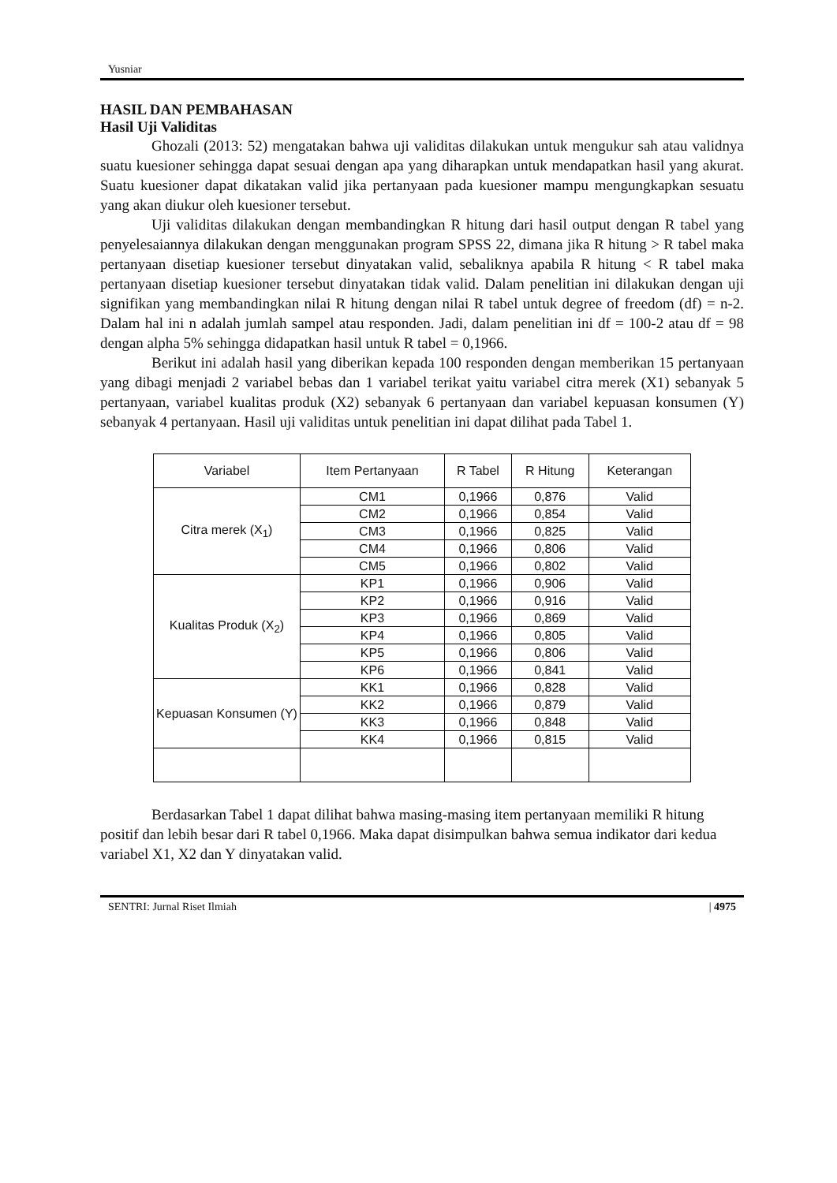Yusniar
HASIL DAN PEMBAHASAN
Hasil Uji Validitas
Ghozali (2013: 52) mengatakan bahwa uji validitas dilakukan untuk mengukur sah atau validnya suatu kuesioner sehingga dapat sesuai dengan apa yang diharapkan untuk mendapatkan hasil yang akurat. Suatu kuesioner dapat dikatakan valid jika pertanyaan pada kuesioner mampu mengungkapkan sesuatu yang akan diukur oleh kuesioner tersebut.
Uji validitas dilakukan dengan membandingkan R hitung dari hasil output dengan R tabel yang penyelesaiannya dilakukan dengan menggunakan program SPSS 22, dimana jika R hitung > R tabel maka pertanyaan disetiap kuesioner tersebut dinyatakan valid, sebaliknya apabila R hitung < R tabel maka pertanyaan disetiap kuesioner tersebut dinyatakan tidak valid. Dalam penelitian ini dilakukan dengan uji signifikan yang membandingkan nilai R hitung dengan nilai R tabel untuk degree of freedom (df) = n-2. Dalam hal ini n adalah jumlah sampel atau responden. Jadi, dalam penelitian ini df = 100-2 atau df = 98 dengan alpha 5% sehingga didapatkan hasil untuk R tabel = 0,1966.
Berikut ini adalah hasil yang diberikan kepada 100 responden dengan memberikan 15 pertanyaan yang dibagi menjadi 2 variabel bebas dan 1 variabel terikat yaitu variabel citra merek (X1) sebanyak 5 pertanyaan, variabel kualitas produk (X2) sebanyak 6 pertanyaan dan variabel kepuasan konsumen (Y) sebanyak 4 pertanyaan. Hasil uji validitas untuk penelitian ini dapat dilihat pada Tabel 1.
| Variabel | Item Pertanyaan | R Tabel | R Hitung | Keterangan |
| --- | --- | --- | --- | --- |
| Citra merek (X<sub>1</sub>) | CM1 | 0,1966 | 0,876 | Valid |
| | CM2 | 0,1966 | 0,854 | Valid |
| | CM3 | 0,1966 | 0,825 | Valid |
| | CM4 | 0,1966 | 0,806 | Valid |
| | CM5 | 0,1966 | 0,802 | Valid |
| Kualitas Produk (X<sub>2</sub>) | KP1 | 0,1966 | 0,906 | Valid |
| | KP2 | 0,1966 | 0,916 | Valid |
| | KP3 | 0,1966 | 0,869 | Valid |
| | KP4 | 0,1966 | 0,805 | Valid |
| | KP5 | 0,1966 | 0,806 | Valid |
| | KP6 | 0,1966 | 0,841 | Valid |
| Kepuasan Konsumen (Y) | KK1 | 0,1966 | 0,828 | Valid |
| | KK2 | 0,1966 | 0,879 | Valid |
| | KK3 | 0,1966 | 0,848 | Valid |
| | KK4 | 0,1966 | 0,815 | Valid |
Berdasarkan Tabel 1 dapat dilihat bahwa masing-masing item pertanyaan memiliki R hitung positif dan lebih besar dari R tabel 0,1966. Maka dapat disimpulkan bahwa semua indikator dari kedua variabel X1, X2 dan Y dinyatakan valid.
SENTRI: Jurnal Riset Ilmiah | 4975